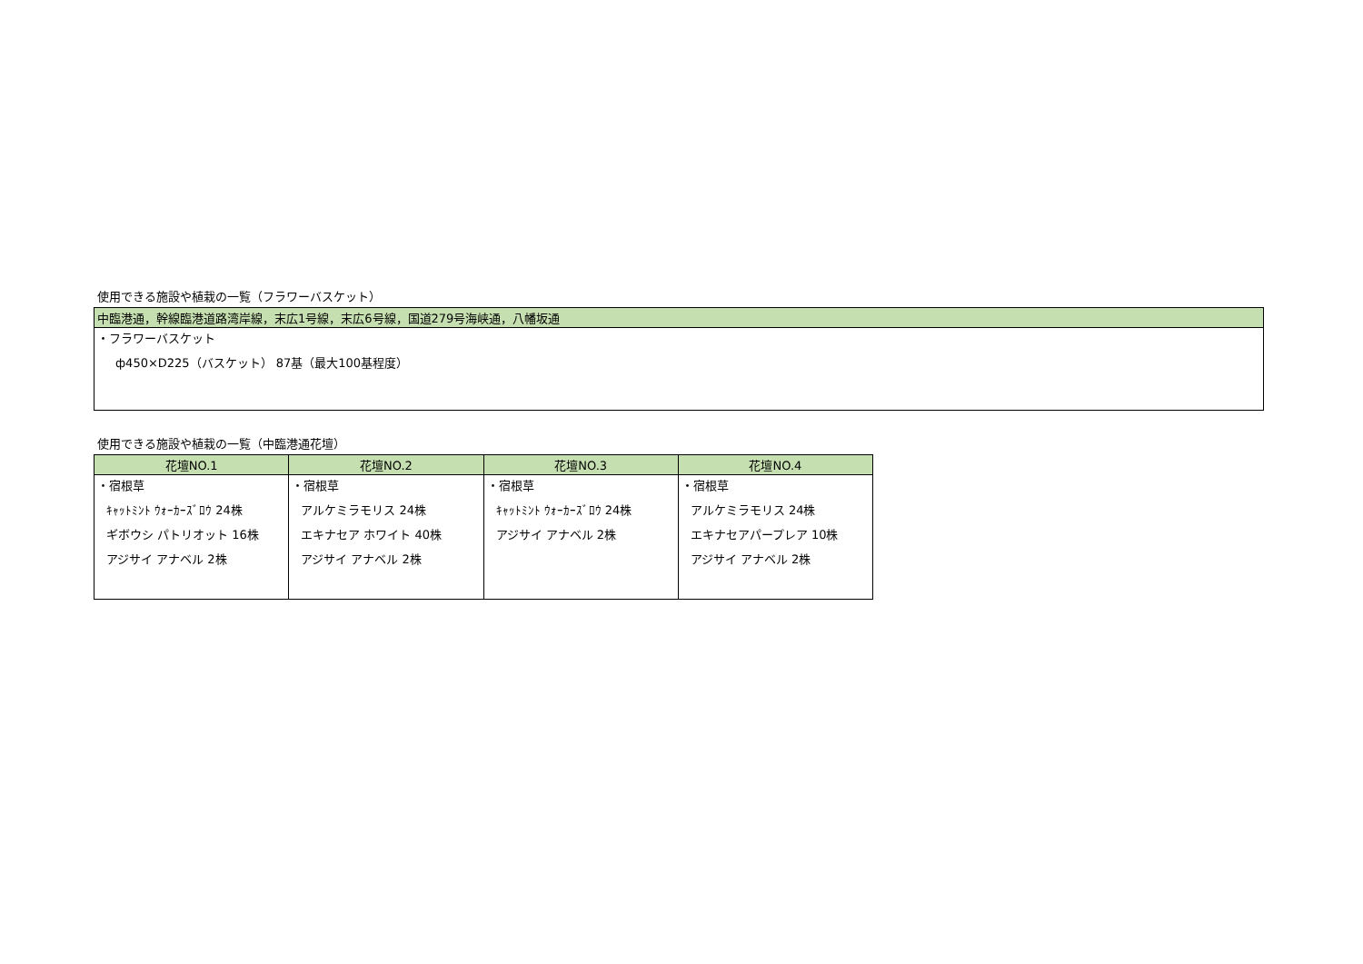使用できる施設や植栽の一覧（フラワーバスケット）
| 中臨港通，幹線臨港道路湾岸線，末広1号線，末広6号線，国道279号海峡通，八幡坂通 |
| ・フラワーバスケット ф450×D225（バスケット） 87基（最大100基程度） |
使用できる施設や植栽の一覧（中臨港通花壇）
| 花壇NO.1 | 花壇NO.2 | 花壇NO.3 | 花壇NO.4 |
| --- | --- | --- | --- |
| ・宿根草 ｷｬｯﾄﾐﾝﾄ ｳｫｰｶｰｽﾞﾛｳ 24株 ギボウシ パトリオット 16株 アジサイ アナベル 2株 | ・宿根草 アルケミラモリス 24株 エキナセア ホワイト 40株 アジサイ アナベル 2株 | ・宿根草 ｷｬｯﾄﾐﾝﾄ ｳｫｰｶｰｽﾞﾛｳ 24株 アジサイ アナベル 2株 | ・宿根草 アルケミラモリス 24株 エキナセアパープレア 10株 アジサイ アナベル 2株 |